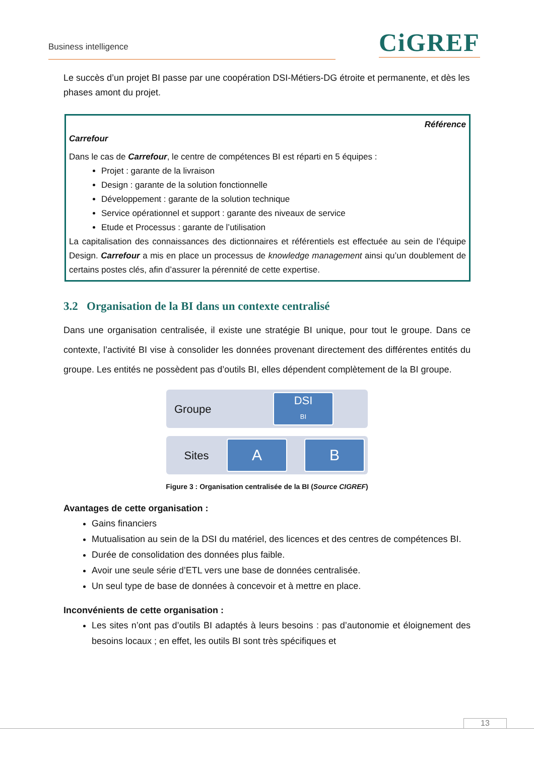Business intelligence CiGREF
Le succès d’un projet BI passe par une coopération DSI-Métiers-DG étroite et permanente, et dès les phases amont du projet.
Référence
Carrefour
Dans le cas de Carrefour, le centre de compétences BI est réparti en 5 équipes :
Projet : garante de la livraison
Design : garante de la solution fonctionnelle
Développement : garante de la solution technique
Service opérationnel et support : garante des niveaux de service
Etude et Processus : garante de l’utilisation
La capitalisation des connaissances des dictionnaires et référentiels est effectuée au sein de l’équipe Design. Carrefour a mis en place un processus de knowledge management ainsi qu’un doublement de certains postes clés, afin d’assurer la pérennité de cette expertise.
3.2 Organisation de la BI dans un contexte centralisé
Dans une organisation centralisée, il existe une stratégie BI unique, pour tout le groupe. Dans ce contexte, l’activité BI vise à consolider les données provenant directement des différentes entités du groupe. Les entités ne possèdent pas d’outils BI, elles dépendent complètement de la BI groupe.
Groupe
DSI
BI
Sites
A B
Figure 3 : Organisation centralisée de la BI (Source CIGREF)
Avantages de cette organisation :
Gains financiers
Mutualisation au sein de la DSI du matériel, des licences et des centres de compétences BI.
Durée de consolidation des données plus faible.
Avoir une seule série d’ETL vers une base de données centralisée.
Un seul type de base de données à concevoir et à mettre en place.
Inconvénients de cette organisation :
Les sites n’ont pas d’outils BI adaptés à leurs besoins : pas d’autonomie et éloignement des besoins locaux ; en effet, les outils BI sont très spécifiques et
13